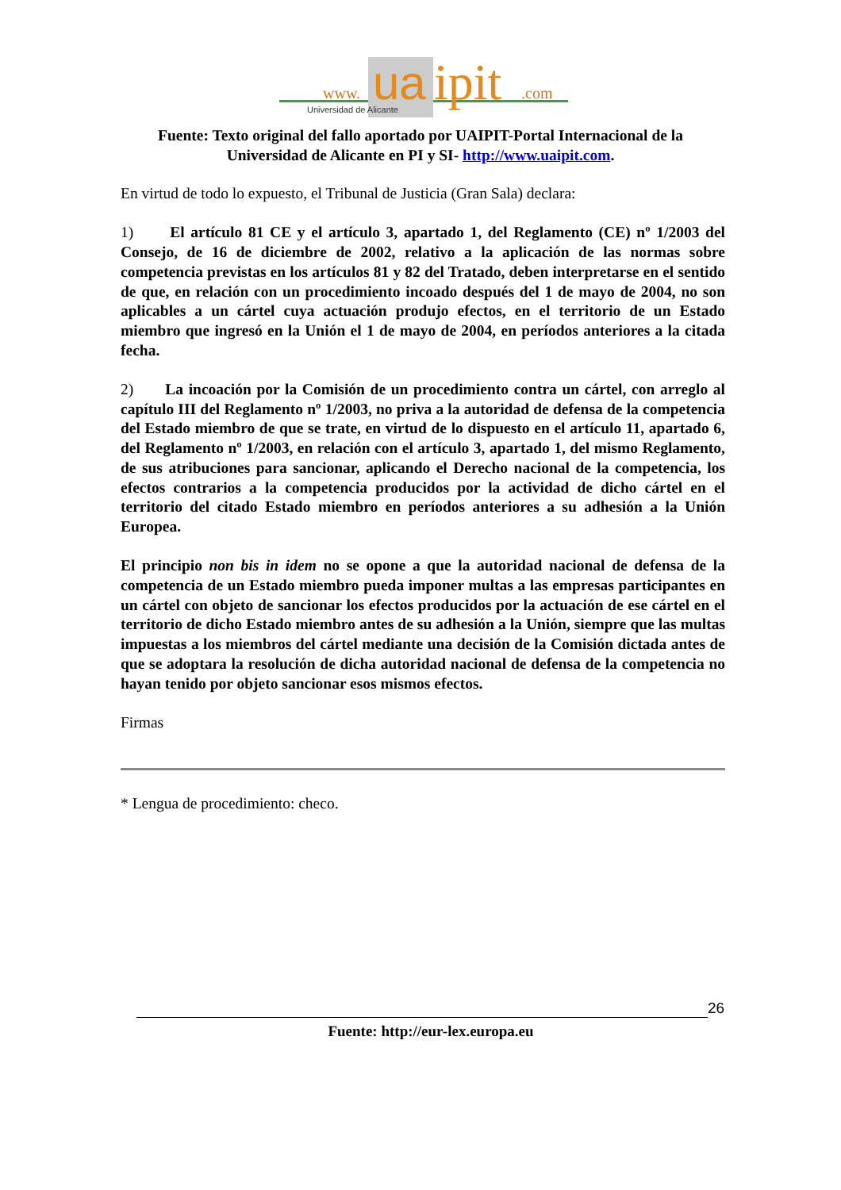www.
ua
ipit
.com
Universidad de Alicante
Fuente: Texto original del fallo aportado por UAIPIT-Portal Internacional de la Universidad de Alicante en PI y SI- http://www.uaipit.com.
En virtud de todo lo expuesto, el Tribunal de Justicia (Gran Sala) declara:
1) El artículo 81 CE y el artículo 3, apartado 1, del Reglamento (CE) nº 1/2003 del Consejo, de 16 de diciembre de 2002, relativo a la aplicación de las normas sobre competencia previstas en los artículos 81 y 82 del Tratado, deben interpretarse en el sentido de que, en relación con un procedimiento incoado después del 1 de mayo de 2004, no son aplicables a un cártel cuya actuación produjo efectos, en el territorio de un Estado miembro que ingresó en la Unión el 1 de mayo de 2004, en períodos anteriores a la citada fecha.
2) La incoación por la Comisión de un procedimiento contra un cártel, con arreglo al capítulo III del Reglamento nº 1/2003, no priva a la autoridad de defensa de la competencia del Estado miembro de que se trate, en virtud de lo dispuesto en el artículo 11, apartado 6, del Reglamento nº 1/2003, en relación con el artículo 3, apartado 1, del mismo Reglamento, de sus atribuciones para sancionar, aplicando el Derecho nacional de la competencia, los efectos contrarios a la competencia producidos por la actividad de dicho cártel en el territorio del citado Estado miembro en períodos anteriores a su adhesión a la Unión Europea.
El principio non bis in idem no se opone a que la autoridad nacional de defensa de la competencia de un Estado miembro pueda imponer multas a las empresas participantes en un cártel con objeto de sancionar los efectos producidos por la actuación de ese cártel en el territorio de dicho Estado miembro antes de su adhesión a la Unión, siempre que las multas impuestas a los miembros del cártel mediante una decisión de la Comisión dictada antes de que se adoptara la resolución de dicha autoridad nacional de defensa de la competencia no hayan tenido por objeto sancionar esos mismos efectos.
Firmas
* Lengua de procedimiento: checo.
26
Fuente: http://eur-lex.europa.eu